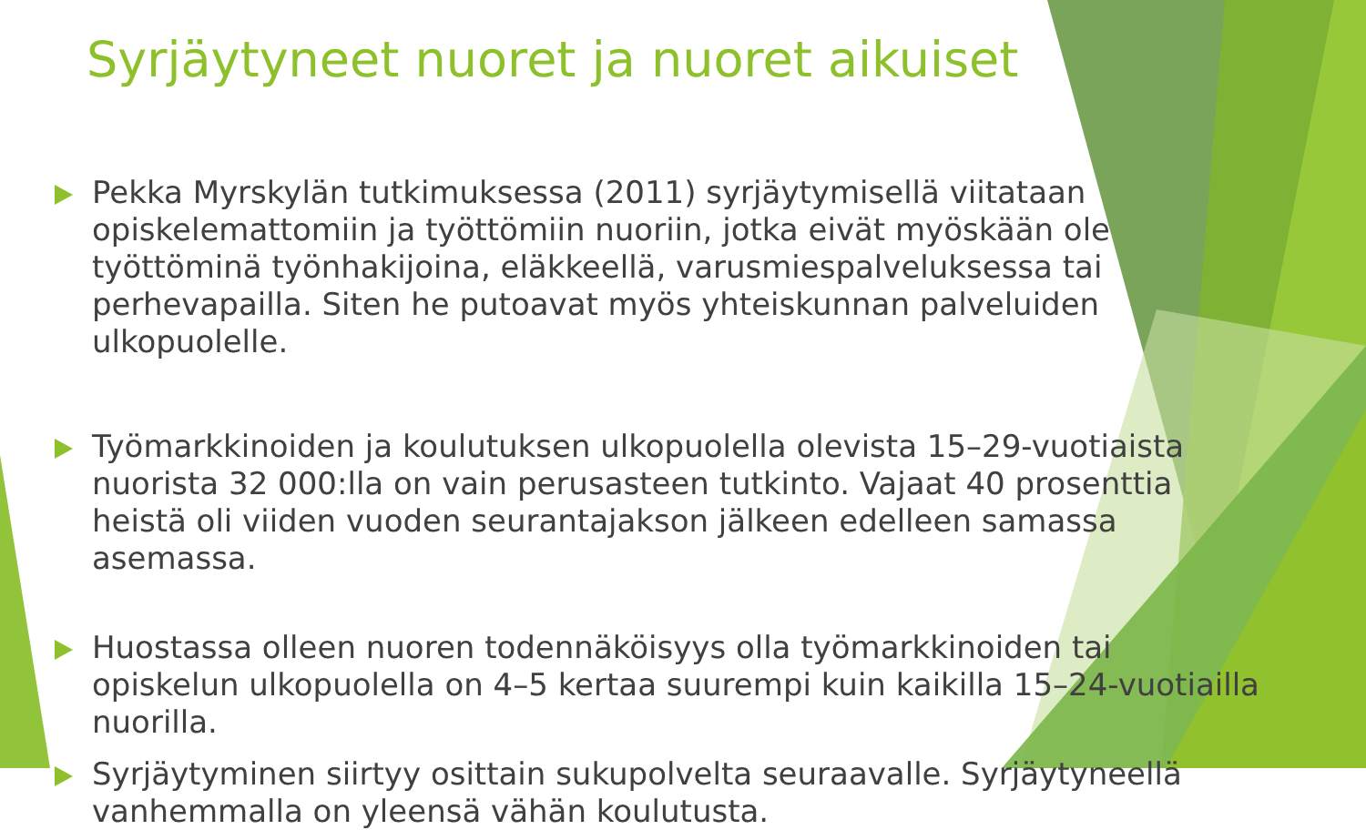Syrjäytyneet nuoret ja nuoret aikuiset
Pekka Myrskylän tutkimuksessa (2011) syrjäytymisellä viitataan opiskelemattomiin ja työttömiin nuoriin, jotka eivät myöskään ole työttöminä työnhakijoina, eläkkeellä, varusmiespalveluksessa tai perhevapailla. Siten he putoavat myös yhteiskunnan palveluiden ulkopuolelle.
Työmarkkinoiden ja koulutuksen ulkopuolella olevista 15–29-vuotiaista nuorista 32 000:lla on vain perusasteen tutkinto. Vajaat 40 prosenttia heistä oli viiden vuoden seurantajakson jälkeen edelleen samassa asemassa.
Huostassa olleen nuoren todennäköisyys olla työmarkkinoiden tai opiskelun ulkopuolella on 4–5 kertaa suurempi kuin kaikilla 15–24-vuotiailla nuorilla.
Syrjäytyminen siirtyy osittain sukupolvelta seuraavalle. Syrjäytyneellä vanhemmalla on yleensä vähän koulutusta.